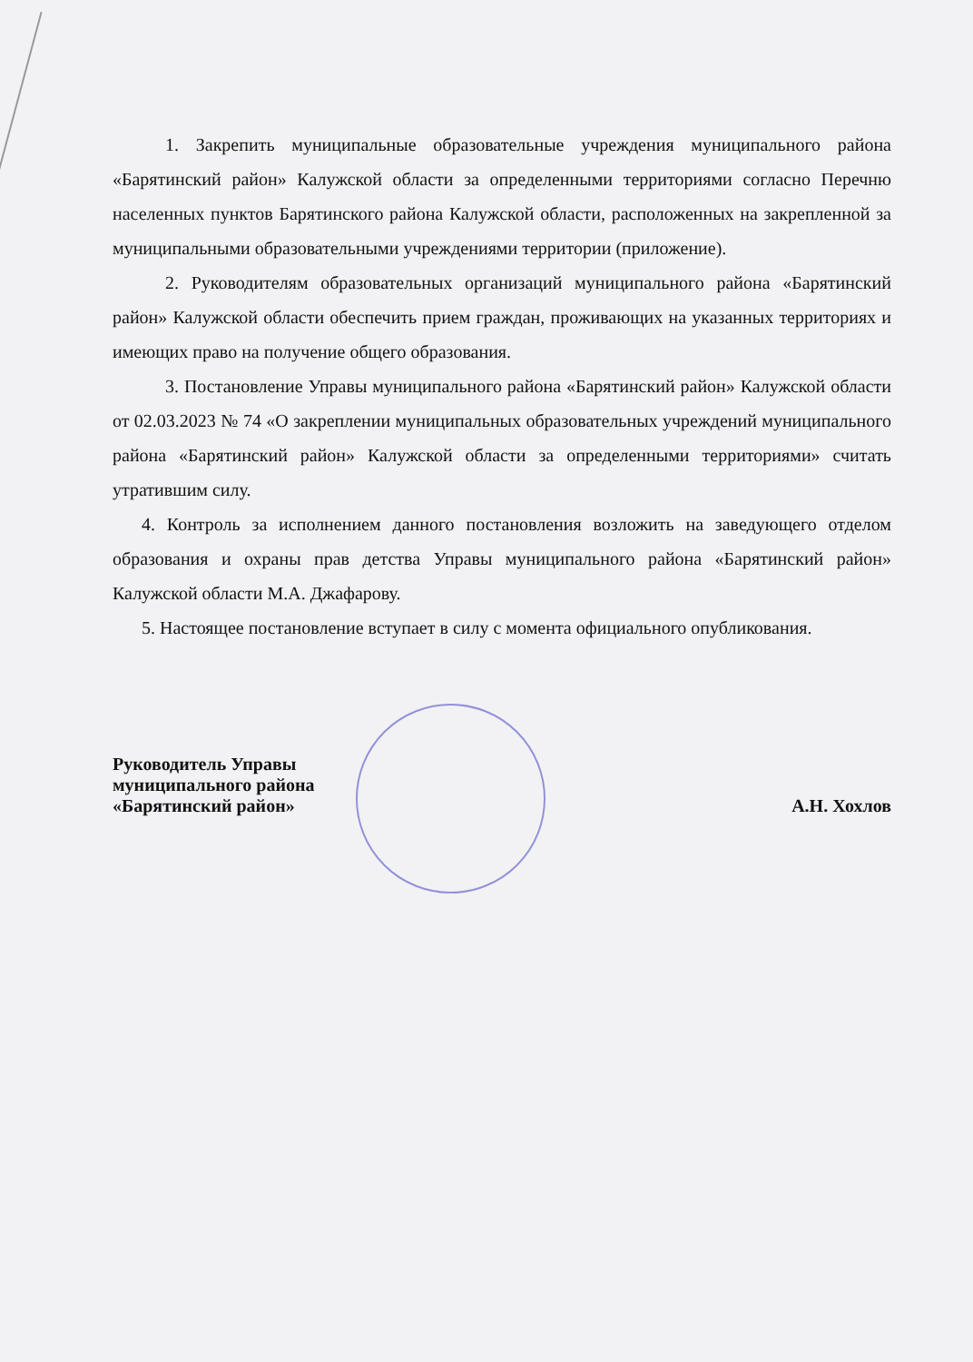1. Закрепить муниципальные образовательные учреждения муниципального района «Барятинский район» Калужской области за определенными территориями согласно Перечню населенных пунктов Барятинского района Калужской области, расположенных на закрепленной за муниципальными образовательными учреждениями территории (приложение).
2. Руководителям образовательных организаций муниципального района «Барятинский район» Калужской области обеспечить прием граждан, проживающих на указанных территориях и имеющих право на получение общего образования.
3. Постановление Управы муниципального района «Барятинский район» Калужской области от 02.03.2023 № 74 «О закреплении муниципальных образовательных учреждений муниципального района «Барятинский район» Калужской области за определенными территориями» считать утратившим силу.
4. Контроль за исполнением данного постановления возложить на заведующего отделом образования и охраны прав детства Управы муниципального района «Барятинский район» Калужской области М.А. Джафарову.
5. Настоящее постановление вступает в силу с момента официального опубликования.
Руководитель Управы
муниципального района
«Барятинский район»
А.Н. Хохлов